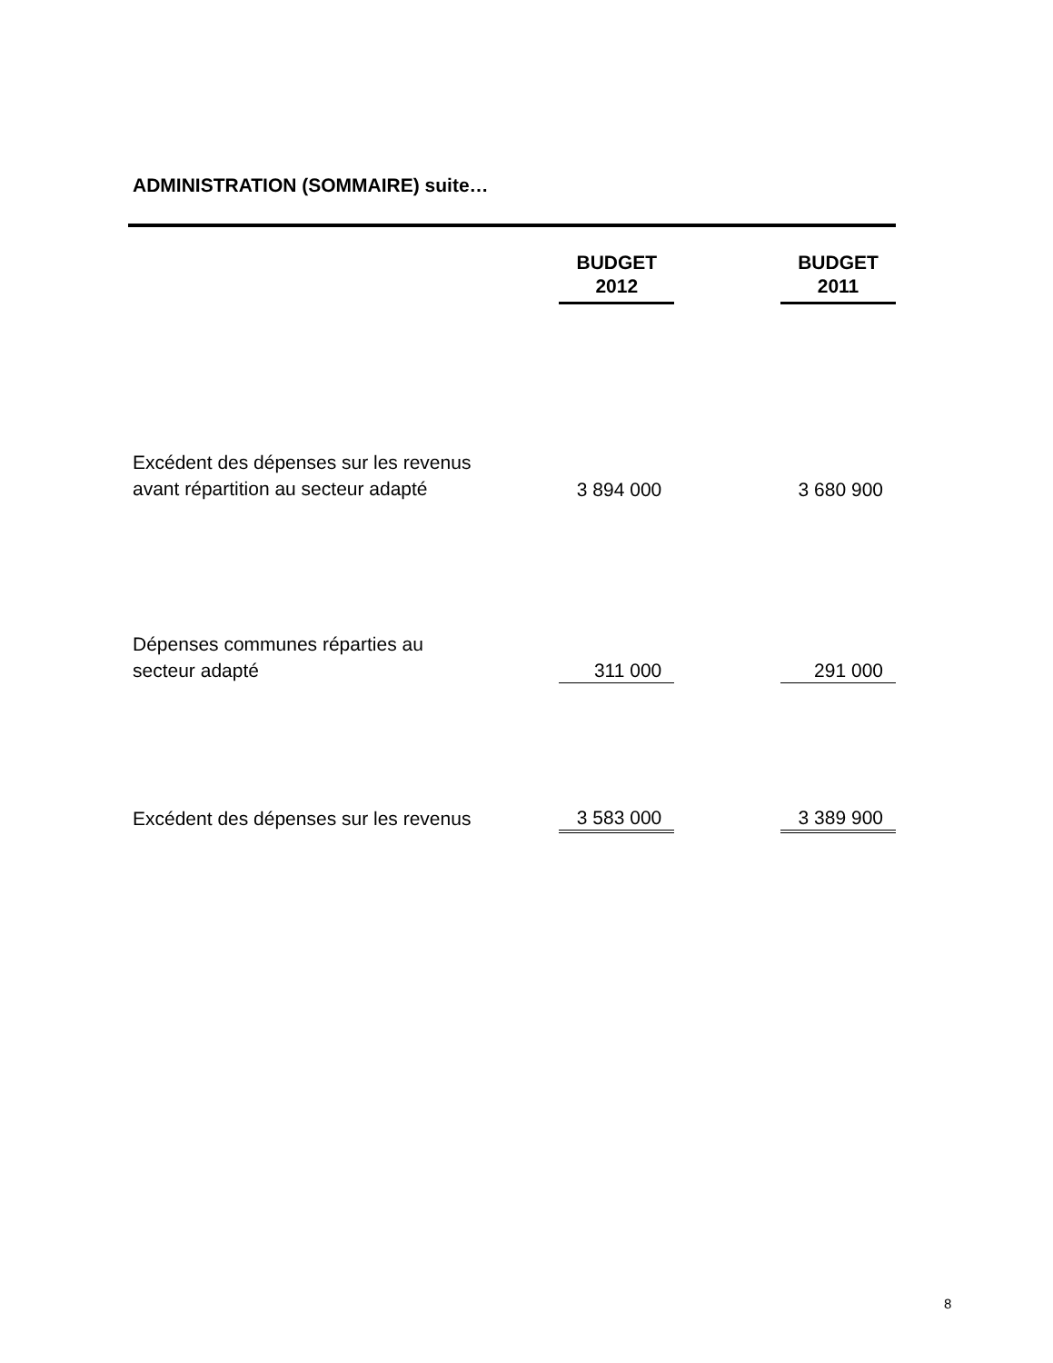ADMINISTRATION (SOMMAIRE) suite…
| | BUDGET 2012 | | BUDGET 2011 |
| Excédent des dépenses sur les revenus avant répartition au secteur adapté | 3 894 000 | | 3 680 900 |
| Dépenses communes réparties au secteur adapté | 311 000 | | 291 000 |
| Excédent des dépenses sur les revenus | 3 583 000 | | 3 389 900 |
8